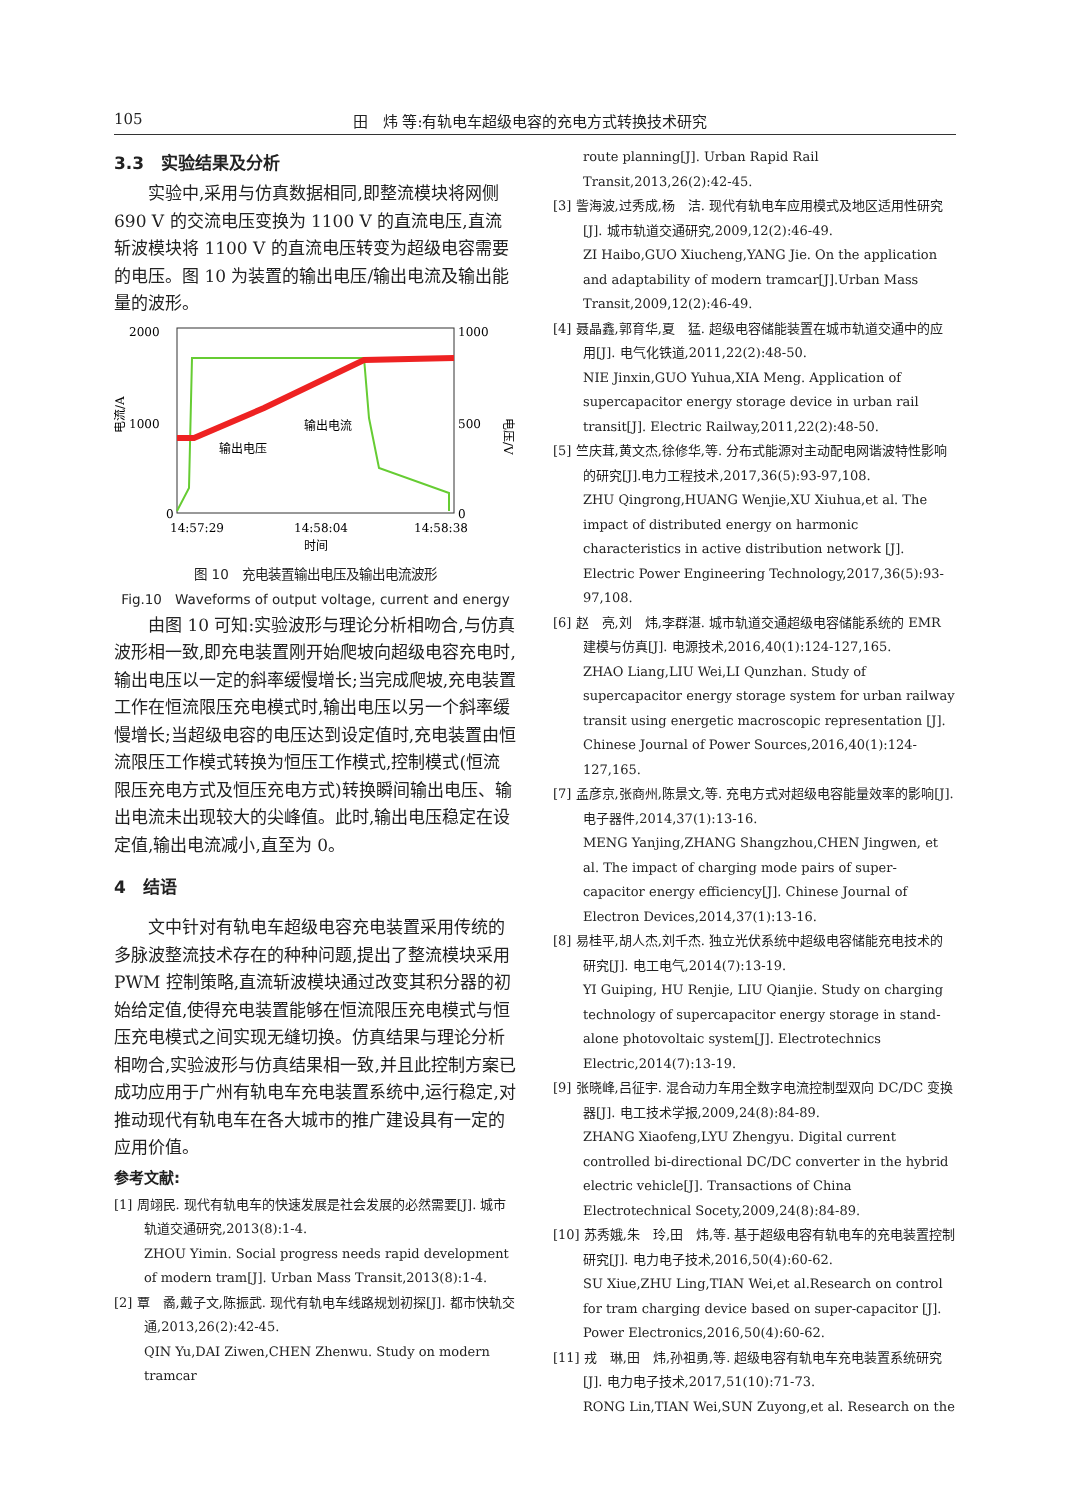105 田　炜 等:有轨电车超级电容的充电方式转换技术研究
3.3　实验结果及分析
实验中,采用与仿真数据相同,即整流模块将网侧 690 V 的交流电压变换为 1100 V 的直流电压,直流斩波模块将 1100 V 的直流电压转变为超级电容需要的电压。图 10 为装置的输出电压/输出电流及输出能量的波形。
2000
1000
0
1000
500
0
电流/A
电压/V
输出电流
输出电压
14:57:29
14:58:04
14:58:38
时间
图 10　充电装置输出电压及输出电流波形
Fig.10　Waveforms of output voltage, current and energy
由图 10 可知:实验波形与理论分析相吻合,与仿真波形相一致,即充电装置刚开始爬坡向超级电容充电时,输出电压以一定的斜率缓慢增长;当完成爬坡,充电装置工作在恒流限压充电模式时,输出电压以另一个斜率缓慢增长;当超级电容的电压达到设定值时,充电装置由恒流限压工作模式转换为恒压工作模式,控制模式(恒流限压充电方式及恒压充电方式)转换瞬间输出电压、输出电流未出现较大的尖峰值。此时,输出电压稳定在设定值,输出电流减小,直至为 0。
4　结语
文中针对有轨电车超级电容充电装置采用传统的多脉波整流技术存在的种种问题,提出了整流模块采用 PWM 控制策略,直流斩波模块通过改变其积分器的初始给定值,使得充电装置能够在恒流限压充电模式与恒压充电模式之间实现无缝切换。仿真结果与理论分析相吻合,实验波形与仿真结果相一致,并且此控制方案已成功应用于广州有轨电车充电装置系统中,运行稳定,对推动现代有轨电车在各大城市的推广建设具有一定的应用价值。
参考文献:
[1] 周翊民. 现代有轨电车的快速发展是社会发展的必然需要[J]. 城市轨道交通研究,2013(8):1-4.
ZHOU Yimin. Social progress needs rapid development of modern tram[J]. Urban Mass Transit,2013(8):1-4.
[2] 覃　矞,戴子文,陈振武. 现代有轨电车线路规划初探[J]. 都市快轨交通,2013,26(2):42-45.
QIN Yu,DAI Ziwen,CHEN Zhenwu. Study on modern tramcar
route planning[J]. Urban Rapid Rail Transit,2013,26(2):42-45.
[3] 訾海波,过秀成,杨　洁. 现代有轨电车应用模式及地区适用性研究[J]. 城市轨道交通研究,2009,12(2):46-49.
ZI Haibo,GUO Xiucheng,YANG Jie. On the application and adaptability of modern tramcar[J].Urban Mass Transit,2009,12(2):46-49.
[4] 聂晶鑫,郭育华,夏　猛. 超级电容储能装置在城市轨道交通中的应用[J]. 电气化铁道,2011,22(2):48-50.
NIE Jinxin,GUO Yuhua,XIA Meng. Application of supercapacitor energy storage device in urban rail transit[J]. Electric Railway,2011,22(2):48-50.
[5] 竺庆茸,黄文杰,徐修华,等. 分布式能源对主动配电网谐波特性影响的研究[J].电力工程技术,2017,36(5):93-97,108.
ZHU Qingrong,HUANG Wenjie,XU Xiuhua,et al. The impact of distributed energy on harmonic characteristics in active distribution network [J]. Electric Power Engineering Technology,2017,36(5):93-97,108.
[6] 赵　亮,刘　炜,李群湛. 城市轨道交通超级电容储能系统的 EMR 建模与仿真[J]. 电源技术,2016,40(1):124-127,165.
ZHAO Liang,LIU Wei,LI Qunzhan. Study of supercapacitor energy storage system for urban railway transit using energetic macroscopic representation [J]. Chinese Journal of Power Sources,2016,40(1):124-127,165.
[7] 孟彦京,张商州,陈景文,等. 充电方式对超级电容能量效率的影响[J]. 电子器件,2014,37(1):13-16.
MENG Yanjing,ZHANG Shangzhou,CHEN Jingwen, et al. The impact of charging mode pairs of super-capacitor energy efficiency[J]. Chinese Journal of Electron Devices,2014,37(1):13-16.
[8] 易桂平,胡人杰,刘千杰. 独立光伏系统中超级电容储能充电技术的研究[J]. 电工电气,2014(7):13-19.
YI Guiping, HU Renjie, LIU Qianjie. Study on charging technology of supercapacitor energy storage in stand-alone photovoltaic system[J]. Electrotechnics Electric,2014(7):13-19.
[9] 张晓峰,吕征宇. 混合动力车用全数字电流控制型双向 DC/DC 变换器[J]. 电工技术学报,2009,24(8):84-89.
ZHANG Xiaofeng,LYU Zhengyu. Digital current controlled bi-directional DC/DC converter in the hybrid electric vehicle[J]. Transactions of China Electrotechnical Socety,2009,24(8):84-89.
[10] 苏秀娥,朱　玲,田　炜,等. 基于超级电容有轨电车的充电装置控制研究[J]. 电力电子技术,2016,50(4):60-62.
SU Xiue,ZHU Ling,TIAN Wei,et al.Research on control for tram charging device based on super-capacitor [J]. Power Electronics,2016,50(4):60-62.
[11] 戎　琳,田　炜,孙祖勇,等. 超级电容有轨电车充电装置系统研究[J]. 电力电子技术,2017,51(10):71-73.
RONG Lin,TIAN Wei,SUN Zuyong,et al. Research on the